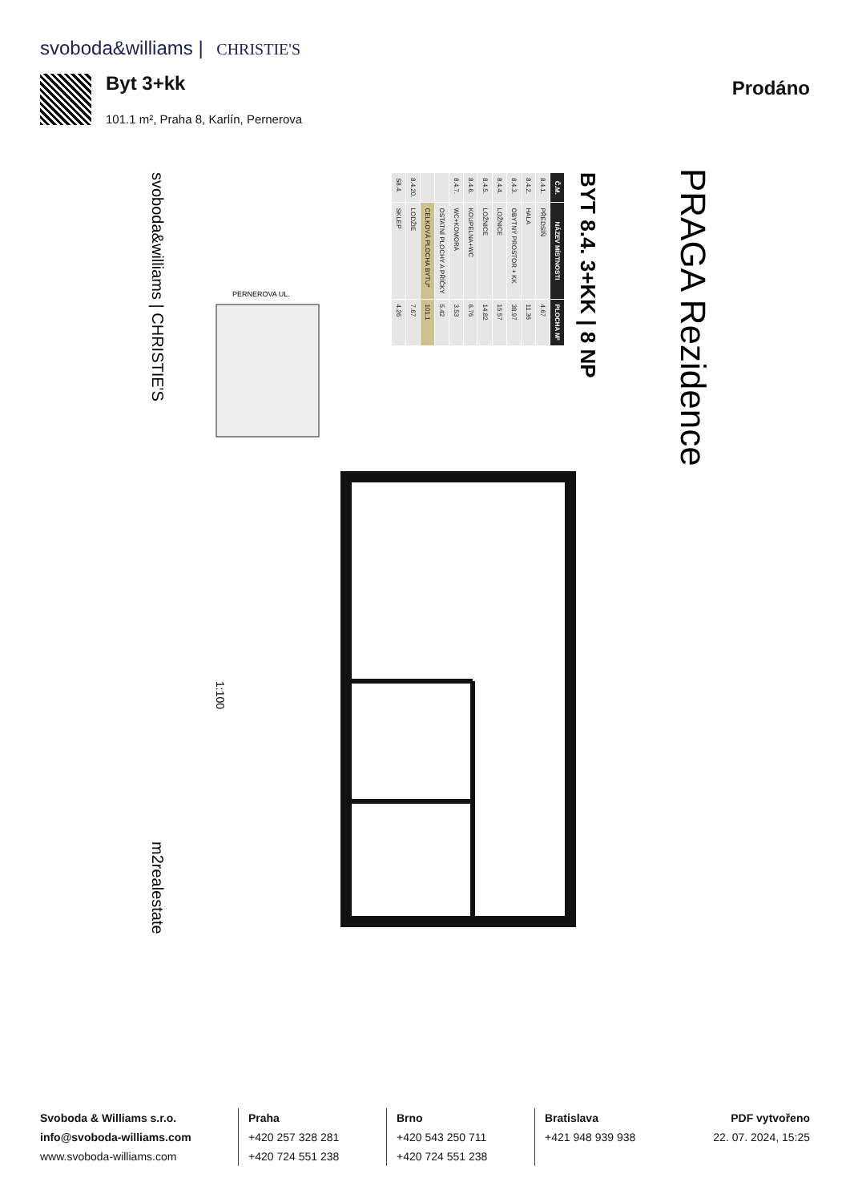svoboda&williams | CHRISTIE'S
Byt 3+kk
101.1 m², Praha 8, Karlín, Pernerova
Prodáno
PRAGA Rezidence
BYT 8.4. 3+KK | 8 NP
1:100
PERNEROVA UL.
svoboda&williams | CHRISTIE'S
m2realestate
| Č.M. | NÁZEV MÍSTNOSTI | PLOCHA M² |
| --- | --- | --- |
| 8.4.1. | PŘEDSÍŇ | 4.67 |
| 8.4.2. | HALA | 11.36 |
| 8.4.3. | OBYTNÝ PROSTOR + KK | 38.97 |
| 8.4.4. | LOŽNICE | 15.57 |
| 8.4.5. | LOŽNICE | 14.82 |
| 8.4.6. | KOUPELNA+WC | 6.76 |
| 8.4.7. | WC+KOMORA | 3.53 |
| | OSTATNÍ PLOCHY A PŘÍČKY | 5.42 |
| | CELKOVÁ PLOCHA BYTU* | 101.1 |
| 8.4.20. | LODŽIE | 7.67 |
| S8.4. | SKLEP | 4.26 |
Svoboda & Williams s.r.o.
info@svoboda-williams.com
www.svoboda-williams.com
Praha
+420 257 328 281
+420 724 551 238
Brno
+420 543 250 711
+420 724 551 238
Bratislava
+421 948 939 938
PDF vytvořeno
22. 07. 2024, 15:25